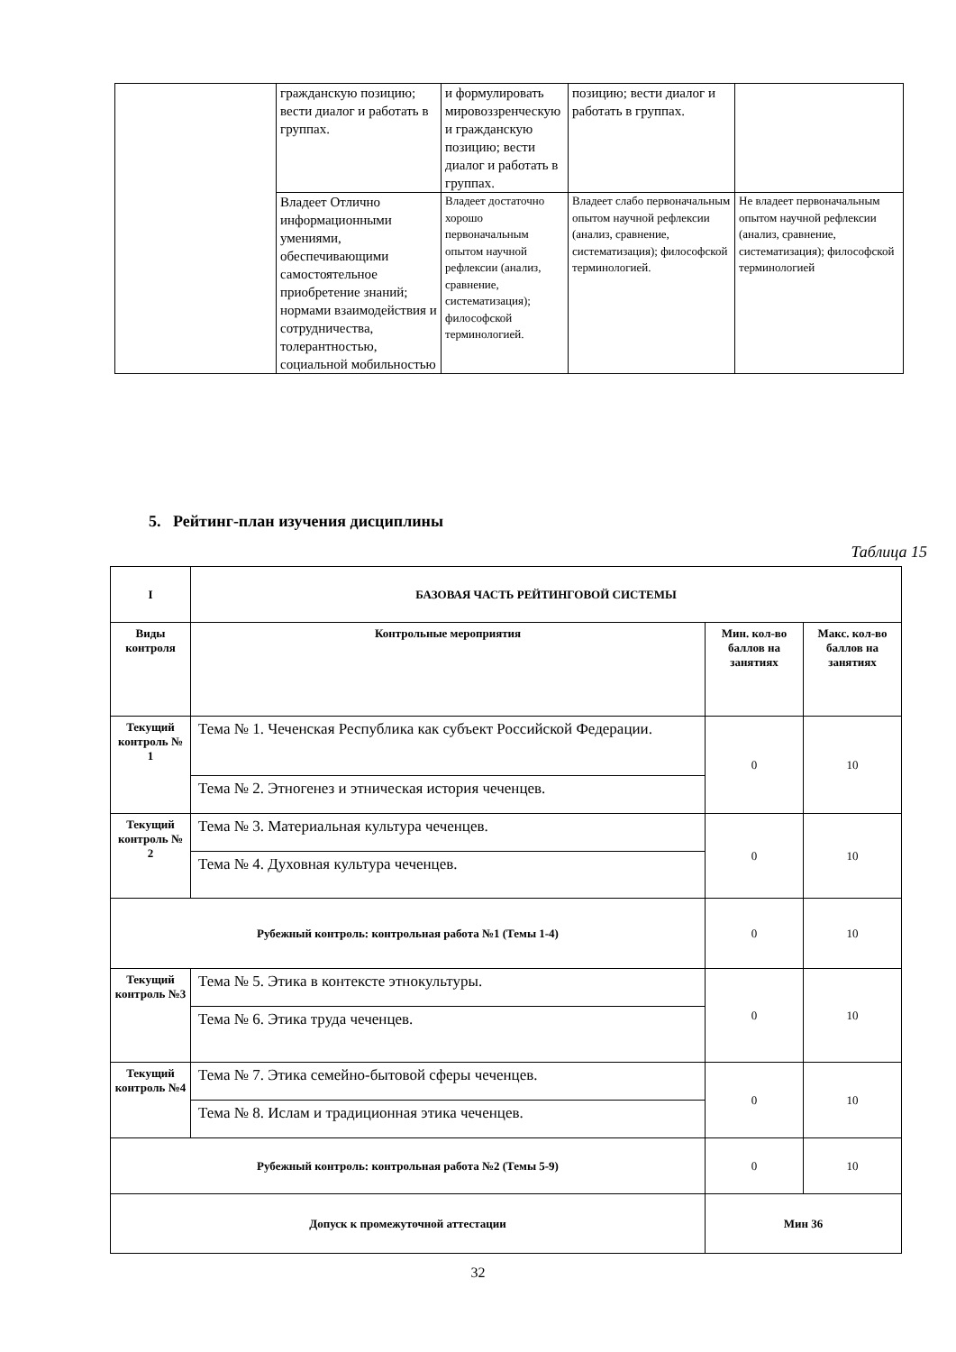| | гражданскую позицию; вести диалог и работать в группах. | и формулировать мировоззренческую и гражданскую позицию; вести диалог и работать в группах. | позицию; вести диалог и работать в группах. | |
| | Владеет Отлично информационными умениями, обеспечивающими самостоятельное приобретение знаний; нормами взаимодействия и сотрудничества, толерантностью, социальной мобильностью | Владеет достаточно хорошо первоначальным опытом научной рефлексии (анализ, сравнение, систематизация); философской терминологией. | Владеет слабо первоначальным опытом научной рефлексии (анализ, сравнение, систематизация); философской терминологией. | Не владеет первоначальным опытом научной рефлексии (анализ, сравнение, систематизация); философской терминологией |
5. Рейтинг-план изучения дисциплины
Таблица 15
| I | БАЗОВАЯ ЧАСТЬ РЕЙТИНГОВОЙ СИСТЕМЫ | | |
| --- | --- | --- | --- |
| Виды контроля | Контрольные мероприятия | Мин. кол-во баллов на занятиях | Макс. кол-во баллов на занятиях |
| Текущий контроль № 1 | Тема № 1. Чеченская Республика как субъект Российской Федерации. | 0 | 10 |
| | Тема № 2. Этногенез и этническая история чеченцев. | | |
| Текущий контроль № 2 | Тема № 3. Материальная культура чеченцев. | 0 | 10 |
| | Тема № 4. Духовная культура чеченцев. | | |
| Рубежный контроль: контрольная работа №1 (Темы 1-4) | | 0 | 10 |
| Текущий контроль №3 | Тема № 5. Этика в контексте этнокультуры. | 0 | 10 |
| | Тема № 6. Этика труда чеченцев. | | |
| Текущий контроль №4 | Тема № 7. Этика семейно-бытовой сферы чеченцев. | 0 | 10 |
| | Тема № 8. Ислам и традиционная этика чеченцев. | | |
| Рубежный контроль: контрольная работа №2 (Темы 5-9) | | 0 | 10 |
| Допуск к промежуточной аттестации | | Мин 36 | |
32